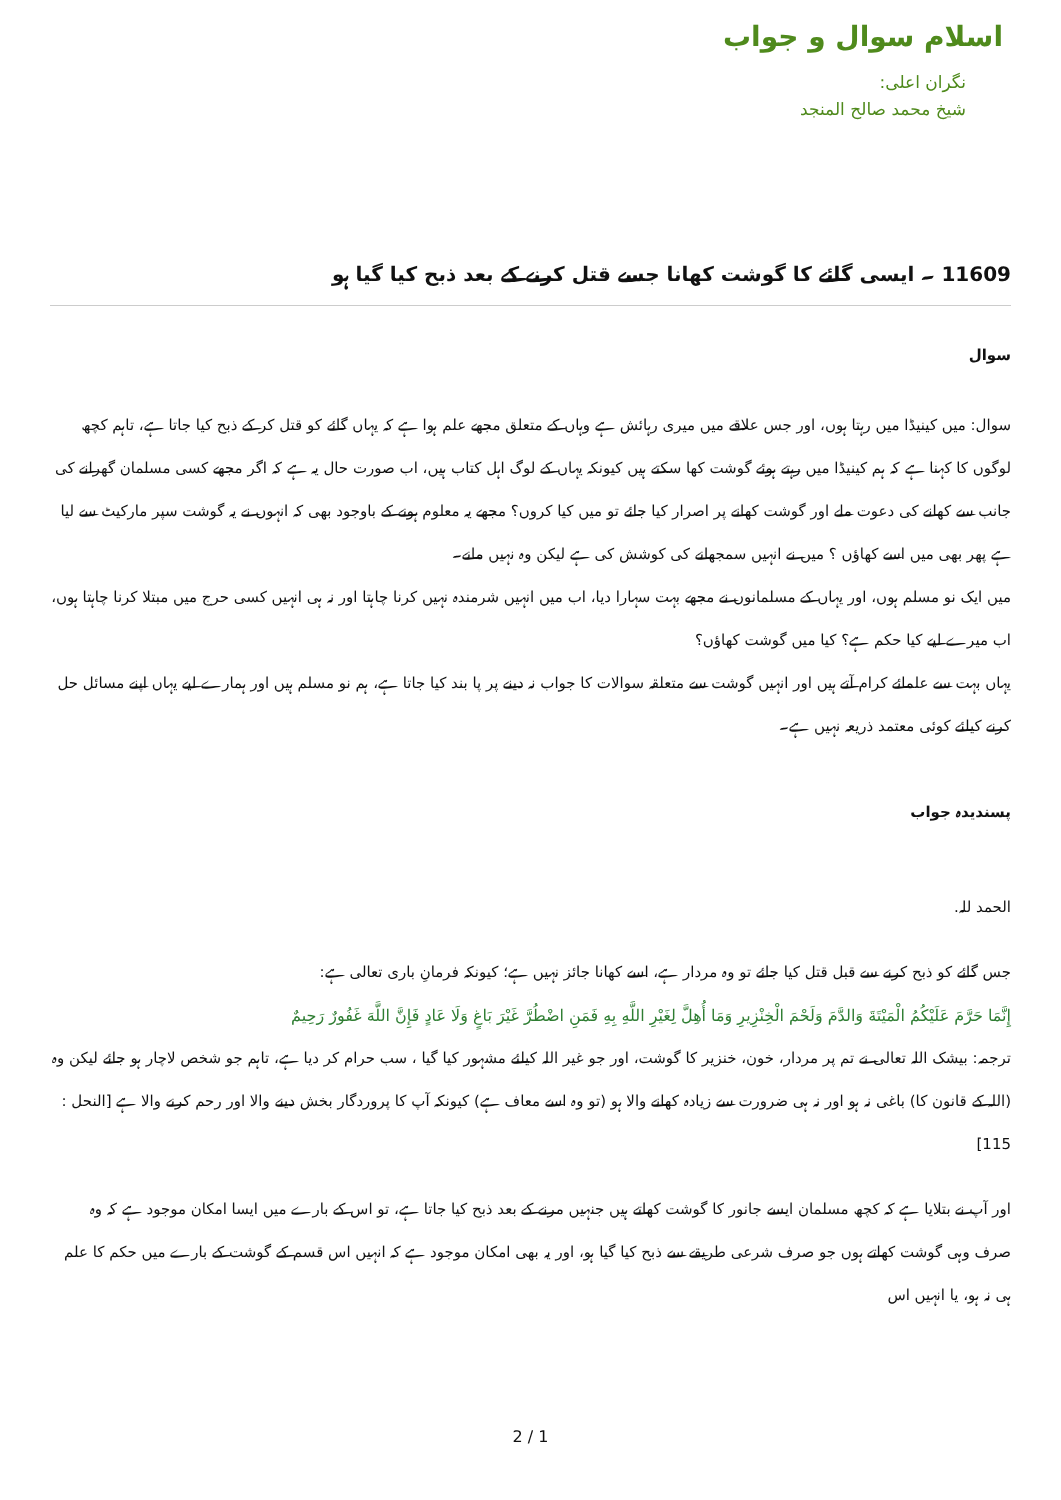اسلام سوال و جواب
نگران اعلی:
شیخ محمد صالح المنجد
11609 ۔ ایسی گائے کا گوشت کھانا جسے قتل کرنے کے بعد ذبح کیا گیا ہو
سوال
سوال: میں کینیڈا میں رہتا ہوں، اور جس علاقے میں میری رہائش ہے وہاں کے متعلق مجھے علم ہوا ہے کہ یہاں گائے کو قتل کر کے ذبح کیا جاتا ہے، تاہم کچھ لوگوں کا کہنا ہے کہ ہم کینیڈا میں رہتے ہوئے گوشت کھا سکتے ہیں کیونکہ یہاں کے لوگ اہل کتاب ہیں، اب صورت حال یہ ہے کہ اگر مجھے کسی مسلمان گھرانے کی جانب سے کھانے کی دعوت ملے اور گوشت کھانے پر اصرار کیا جائے تو میں کیا کروں؟ مجھے یہ معلوم ہونے کے باوجود بھی کہ انہوں نے یہ گوشت سپر مارکیٹ سے لیا ہے پھر بھی میں اسے کھاؤں ؟ میں نے انہیں سمجھانے کی کوشش کی ہے لیکن وہ نہیں مانے۔
میں ایک نو مسلم ہوں، اور یہاں کے مسلمانوں نے مجھے بہت سہارا دیا، اب میں انہیں شرمندہ نہیں کرنا چاہتا اور نہ ہی انہیں کسی حرج میں مبتلا کرنا چاہتا ہوں، اب میرے لیے کیا حکم ہے؟ کیا میں گوشت کھاؤں؟
یہاں بہت سے علمائے کرام آتے ہیں اور انہیں گوشت سے متعلقہ سوالات کا جواب نہ دینے پر پا بند کیا جاتا ہے، ہم نو مسلم ہیں اور ہمارے لیے یہاں اپنے مسائل حل کرنے کیلئے کوئی معتمد ذریعہ نہیں ہے۔
پسندیدہ جواب
الحمد للہ.
جس گائے کو ذبح کرنے سے قبل قتل کیا جائے تو وہ مردار ہے، اسے کھانا جائز نہیں ہے؛ کیونکہ فرمانِ باری تعالی ہے:
إِنَّمَا حَرَّمَ عَلَيْكُمُ الْمَيْتَةَ وَالدَّمَ وَلَحْمَ الْخِنْزِيرِ وَمَا أُهِلَّ لِغَيْرِ اللَّهِ بِهِ فَمَنِ اضْطُرَّ غَيْرَ بَاغٍ وَلَا عَادٍ فَإِنَّ اللَّهَ غَفُورٌ رَحِيمٌ
ترجمہ: بیشک اللہ تعالی نے تم پر مردار، خون، خنزیر کا گوشت، اور جو غیر اللہ کیلئے مشہور کیا گیا ، سب حرام کر دیا ہے، تاہم جو شخص لاچار ہو جائے لیکن وہ (اللہ کے قانون کا) باغی نہ ہو اور نہ ہی ضرورت سے زیادہ کھانے والا ہو (تو وہ اسے معاف ہے) کیونکہ آپ کا پروردگار بخش دینے والا اور رحم کرنے والا ہے [النحل : 115]
اور آپ نے بتلایا ہے کہ کچھ مسلمان ایسے جانور کا گوشت کھاتے ہیں جنہیں مرنے کے بعد ذبح کیا جاتا ہے، تو اس کے بارے میں ایسا امکان موجود ہے کہ وہ صرف وہی گوشت کھاتے ہوں جو صرف شرعی طریقے سے ذبح کیا گیا ہو، اور یہ بھی امکان موجود ہے کہ انہیں اس قسم کے گوشت کے بارے میں حکم کا علم ہی نہ ہو، یا انہیں اس
2 / 1